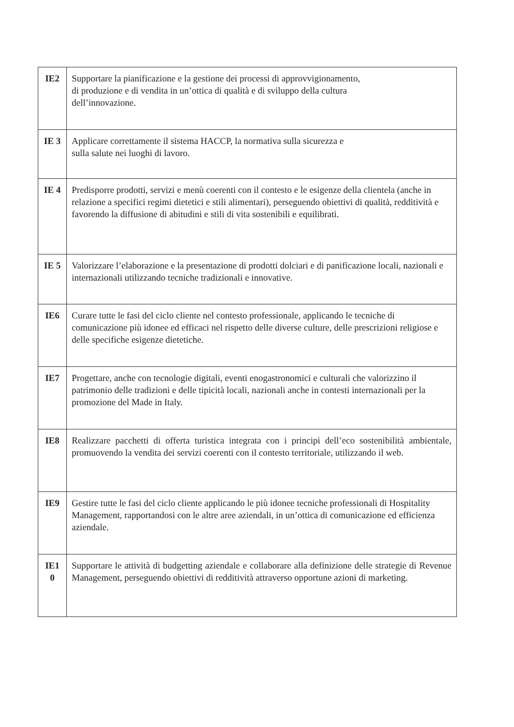| IE2 | Supportare la pianificazione e la gestione dei processi di approvvigionamento, di produzione e di vendita in un’ottica di qualità e di sviluppo della cultura dell’innovazione. |
| IE 3 | Applicare correttamente il sistema HACCP, la normativa sulla sicurezza e sulla salute nei luoghi di lavoro. |
| IE 4 | Predisporre prodotti, servizi e menù coerenti con il contesto e le esigenze della clientela (anche in relazione a specifici regimi dietetici e stili alimentari), perseguendo obiettivi di qualità, redditività e favorendo la diffusione di abitudini e stili di vita sostenibili e equilibrati. |
| IE 5 | Valorizzare l’elaborazione e la presentazione di prodotti dolciari e di panificazione locali, nazionali e internazionali utilizzando tecniche tradizionali e innovative. |
| IE6 | Curare tutte le fasi del ciclo cliente nel contesto professionale, applicando le tecniche di comunicazione più idonee ed efficaci nel rispetto delle diverse culture, delle prescrizioni religiose e delle specifiche esigenze dietetiche. |
| IE7 | Progettare, anche con tecnologie digitali, eventi enogastronomici e culturali che valorizzino il patrimonio delle tradizioni e delle tipicità locali, nazionali anche in contesti internazionali per la promozione del Made in Italy. |
| IE8 | Realizzare pacchetti di offerta turistica integrata con i principi dell’eco sostenibilità ambientale, promuovendo la vendita dei servizi coerenti con il contesto territoriale, utilizzando il web. |
| IE9 | Gestire tutte le fasi del ciclo cliente applicando le più idonee tecniche professionali di Hospitality Management, rapportandosi con le altre aree aziendali, in un’ottica di comunicazione ed efficienza aziendale. |
| IE1 0 | Supportare le attività di budgetting aziendale e collaborare alla definizione delle strategie di Revenue Management, perseguendo obiettivi di redditività attraverso opportune azioni di marketing. |